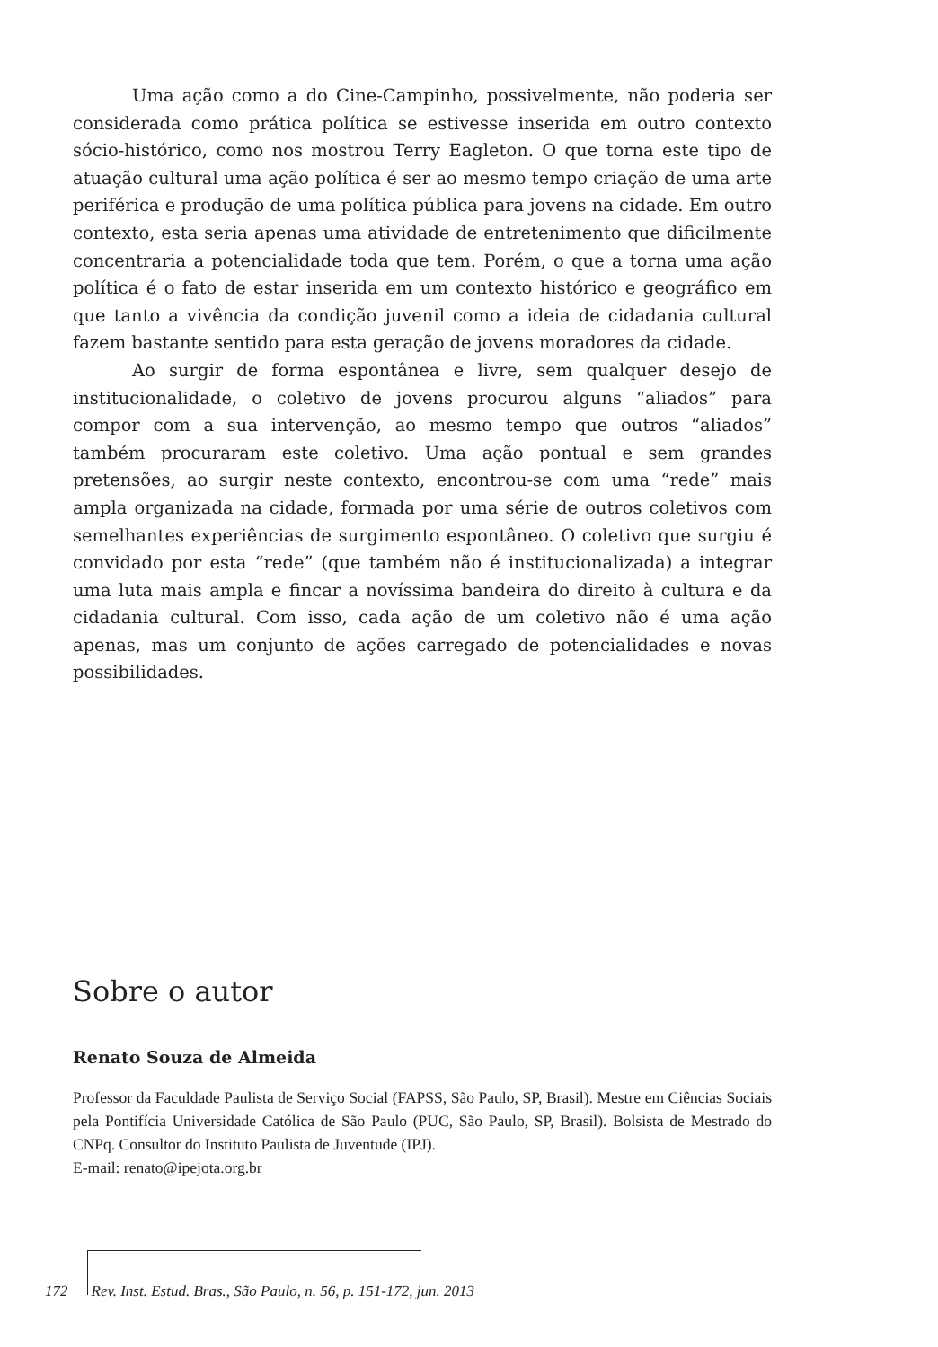Uma ação como a do Cine-Campinho, possivelmente, não poderia ser considerada como prática política se estivesse inserida em outro contexto sócio-histórico, como nos mostrou Terry Eagleton. O que torna este tipo de atuação cultural uma ação política é ser ao mesmo tempo criação de uma arte periférica e produção de uma política pública para jovens na cidade. Em outro contexto, esta seria apenas uma atividade de entretenimento que dificilmente concentraria a potencialidade toda que tem. Porém, o que a torna uma ação política é o fato de estar inserida em um contexto histórico e geográfico em que tanto a vivência da condição juvenil como a ideia de cidadania cultural fazem bastante sentido para esta geração de jovens moradores da cidade.
Ao surgir de forma espontânea e livre, sem qualquer desejo de institucionalidade, o coletivo de jovens procurou alguns “aliados” para compor com a sua intervenção, ao mesmo tempo que outros “aliados” também procuraram este coletivo. Uma ação pontual e sem grandes pretensões, ao surgir neste contexto, encontrou-se com uma “rede” mais ampla organizada na cidade, formada por uma série de outros coletivos com semelhantes experiências de surgimento espontâneo. O coletivo que surgiu é convidado por esta “rede” (que também não é institucionalizada) a integrar uma luta mais ampla e fincar a novíssima bandeira do direito à cultura e da cidadania cultural. Com isso, cada ação de um coletivo não é uma ação apenas, mas um conjunto de ações carregado de potencialidades e novas possibilidades.
Sobre o autor
Renato Souza de Almeida
Professor da Faculdade Paulista de Serviço Social (FAPSS, São Paulo, SP, Brasil). Mestre em Ciências Sociais pela Pontifícia Universidade Católica de São Paulo (PUC, São Paulo, SP, Brasil). Bolsista de Mestrado do CNPq. Consultor do Instituto Paulista de Juventude (IPJ).
E-mail: renato@ipejota.org.br
172 Rev. Inst. Estud. Bras., São Paulo, n. 56, p. 151-172, jun. 2013